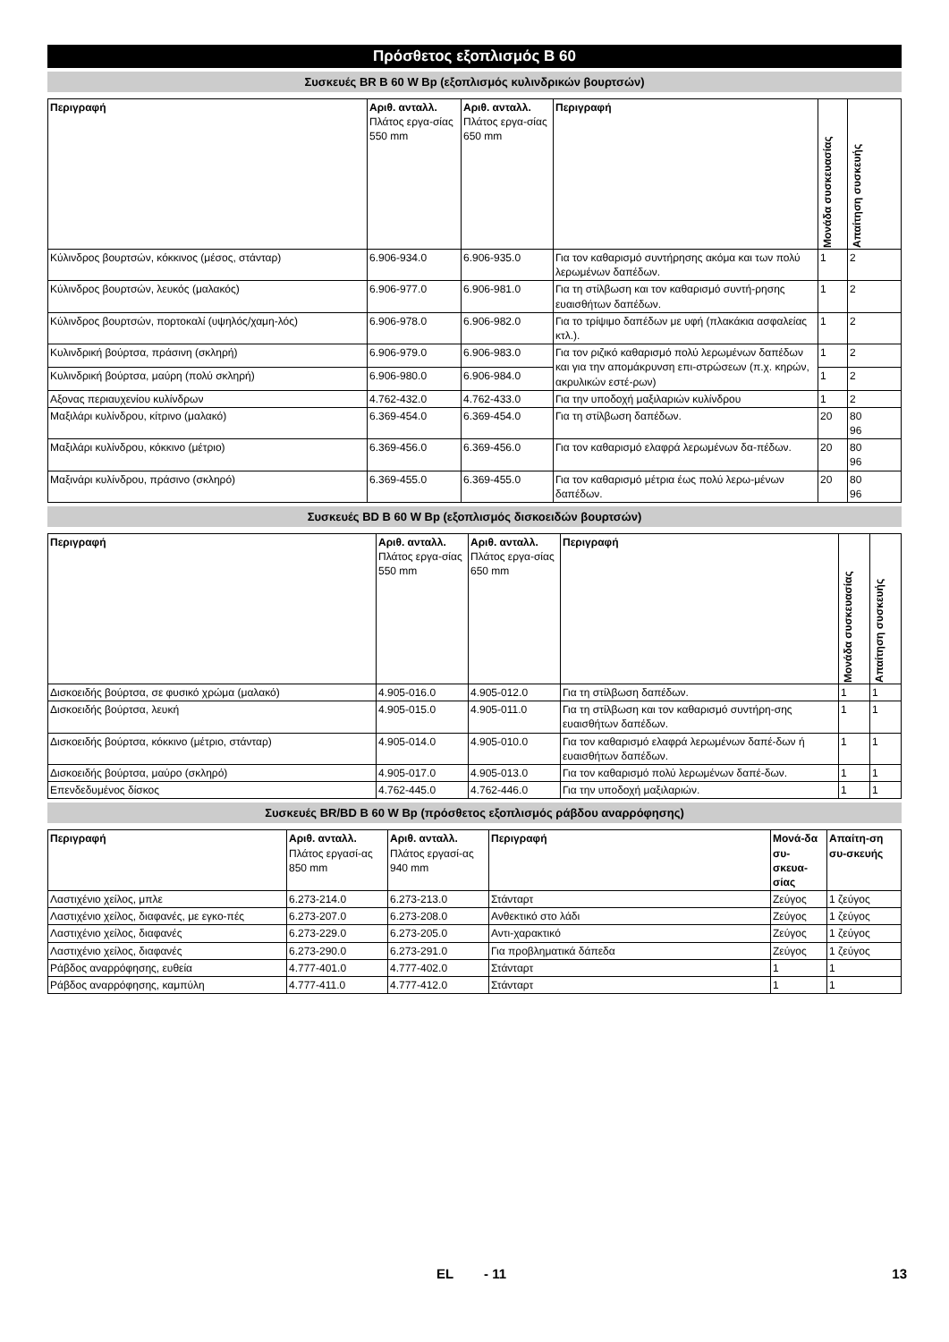Πρόσθετος εξοπλισμός B 60
Συσκευές BR B 60 W Bp (εξοπλισμός κυλινδρικών βουρτσών)
| Περιγραφή | Αριθ. ανταλλ. Πλάτος εργα-σίας 550 mm | Αριθ. ανταλλ. Πλάτος εργα-σίας 650 mm | Περιγραφή | Μονάδα συσκευασίας | Απαίτηση συσκευής |
| --- | --- | --- | --- | --- | --- |
| Κύλινδρος βουρτσών, κόκκινος (μέσος, στάνταρ) | 6.906-934.0 | 6.906-935.0 | Για τον καθαρισμό συντήρησης ακόμα και των πολύ λερωμένων δαπέδων. | 1 | 2 |
| Κύλινδρος βουρτσών, λευκός (μαλακός) | 6.906-977.0 | 6.906-981.0 | Για τη στίλβωση και τον καθαρισμό συντή-ρησης ευαισθήτων δαπέδων. | 1 | 2 |
| Κύλινδρος βουρτσών, πορτοκαλί (υψηλός/χαμη-λός) | 6.906-978.0 | 6.906-982.0 | Για το τρίψιμο δαπέδων με υφή (πλακάκια ασφαλείας κτλ.). | 1 | 2 |
| Κυλινδρική βούρτσα, πράσινη (σκληρή) | 6.906-979.0 | 6.906-983.0 | Για τον ριζικό καθαρισμό πολύ λερωμένων δαπέδων και για την απομάκρυνση επι-στρώσεων (π.χ. κηρών, ακρυλικών εστέ-ρων) | 1 | 2 |
| Κυλινδρική βούρτσα, μαύρη (πολύ σκληρή) | 6.906-980.0 | 6.906-984.0 | | 1 | 2 |
| Αξονας περιαυχενίου κυλίνδρων | 4.762-432.0 | 4.762-433.0 | Για την υποδοχή μαξιλαριών κυλίνδρου | 1 | 2 |
| Μαξιλάρι κυλίνδρου, κίτρινο (μαλακό) | 6.369-454.0 | 6.369-454.0 | Για τη στίλβωση δαπέδων. | 20 | 80 96 |
| Μαξιλάρι κυλίνδρου, κόκκινο (μέτριο) | 6.369-456.0 | 6.369-456.0 | Για τον καθαρισμό ελαφρά λερωμένων δα-πέδων. | 20 | 80 96 |
| Μαξινάρι κυλίνδρου, πράσινο (σκληρό) | 6.369-455.0 | 6.369-455.0 | Για τον καθαρισμό μέτρια έως πολύ λερω-μένων δαπέδων. | 20 | 80 96 |
Συσκευές BD B 60 W Bp (εξοπλισμός δισκοειδών βουρτσών)
| Περιγραφή | Αριθ. ανταλλ. Πλάτος εργα-σίας 550 mm | Αριθ. ανταλλ. Πλάτος εργα-σίας 650 mm | Περιγραφή | Μονάδα συσκευασίας | Απαίτηση συσκευής |
| --- | --- | --- | --- | --- | --- |
| Δισκοειδής βούρτσα, σε φυσικό χρώμα (μαλακό) | 4.905-016.0 | 4.905-012.0 | Για τη στίλβωση δαπέδων. | 1 | 1 |
| Δισκοειδής βούρτσα, λευκή | 4.905-015.0 | 4.905-011.0 | Για τη στίλβωση και τον καθαρισμό συντήρη-σης ευαισθήτων δαπέδων. | 1 | 1 |
| Δισκοειδής βούρτσα, κόκκινο (μέτριο, στάνταρ) | 4.905-014.0 | 4.905-010.0 | Για τον καθαρισμό ελαφρά λερωμένων δαπέ-δων ή ευαισθήτων δαπέδων. | 1 | 1 |
| Δισκοειδής βούρτσα, μαύρο (σκληρό) | 4.905-017.0 | 4.905-013.0 | Για τον καθαρισμό πολύ λερωμένων δαπέ-δων. | 1 | 1 |
| Επενδεδυμένος δίσκος | 4.762-445.0 | 4.762-446.0 | Για την υποδοχή μαξιλαριών. | 1 | 1 |
Συσκευές BR/BD B 60 W Bp (πρόσθετος εξοπλισμός ράβδου αναρρόφησης)
| Περιγραφή | Αριθ. ανταλλ. Πλάτος εργασί-ας 850 mm | Αριθ. ανταλλ. Πλάτος εργασί-ας 940 mm | Περιγραφή | Μονά-δα συ-σκευα-σίας | Απαίτη-ση συ-σκευής |
| --- | --- | --- | --- | --- | --- |
| Λαστιχένιο χείλος, μπλε | 6.273-214.0 | 6.273-213.0 | Στάνταρτ | Ζεύγος | 1 ζεύγος |
| Λαστιχένιο χείλος, διαφανές, με εγκο-πές | 6.273-207.0 | 6.273-208.0 | Ανθεκτικό στο λάδι | Ζεύγος | 1 ζεύγος |
| Λαστιχένιο χείλος, διαφανές | 6.273-229.0 | 6.273-205.0 | Αντι-χαρακτικό | Ζεύγος | 1 ζεύγος |
| Λαστιχένιο χείλος, διαφανές | 6.273-290.0 | 6.273-291.0 | Για προβληματικά δάπεδα | Ζεύγος | 1 ζεύγος |
| Ράβδος αναρρόφησης, ευθεία | 4.777-401.0 | 4.777-402.0 | Στάνταρτ | 1 | 1 |
| Ράβδος αναρρόφησης, καμπύλη | 4.777-411.0 | 4.777-412.0 | Στάνταρτ | 1 | 1 |
EL - 11 13